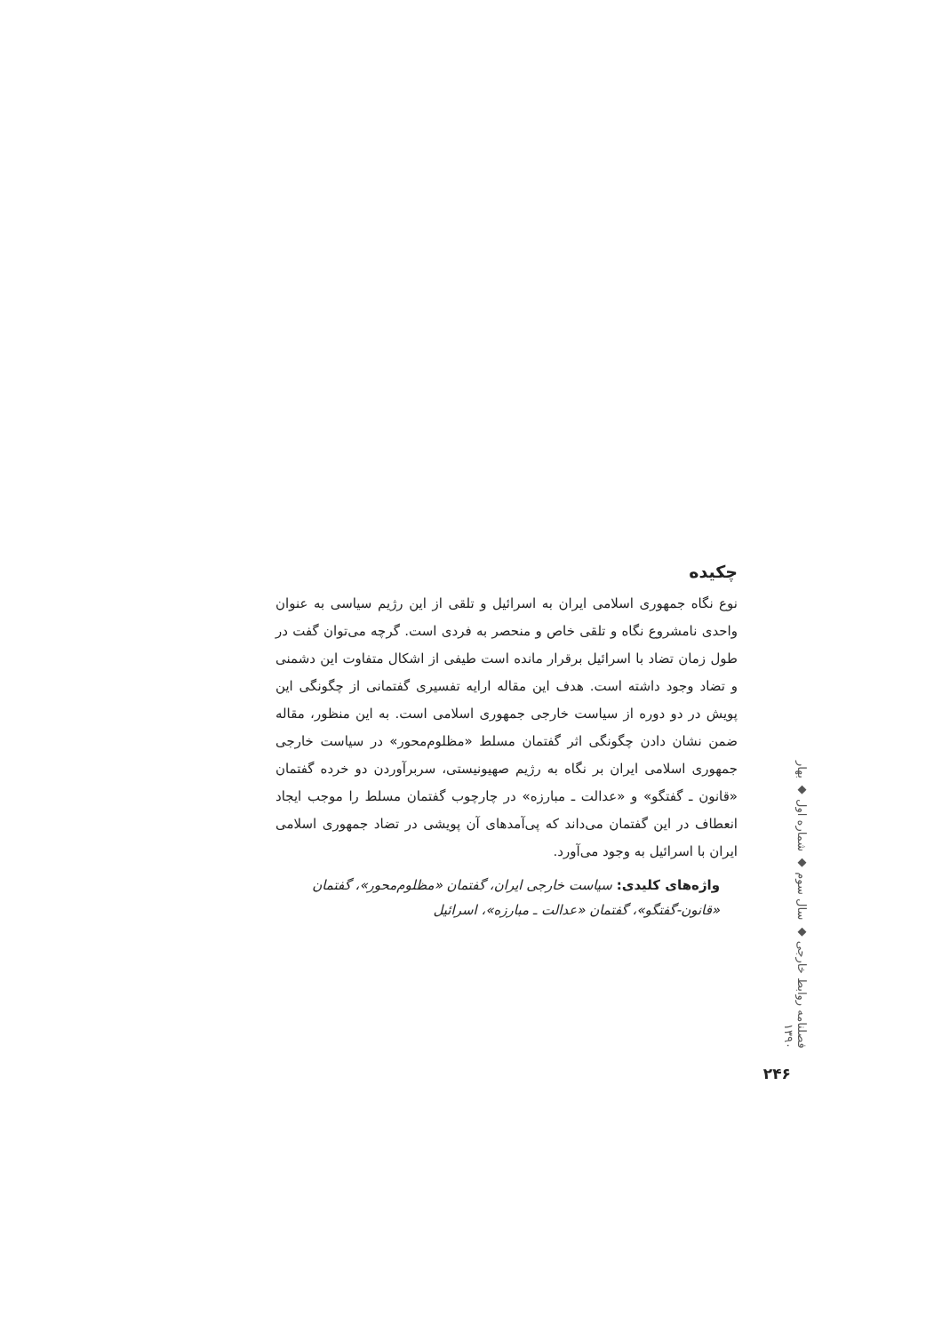چکیده
نوع نگاه جمهوری اسلامی ایران به اسرائیل و تلقی از این رژیم سیاسی به عنوان واحدی نامشروع نگاه و تلقی خاص و منحصر به فردی است. گرچه می‌توان گفت در طول زمان تضاد با اسرائیل برقرار مانده است طیفی از اشکال متفاوت این دشمنی و تضاد وجود داشته است. هدف این مقاله ارایه تفسیری گفتمانی از چگونگی این پویش در دو دوره از سیاست خارجی جمهوری اسلامی است. به این منظور، مقاله ضمن نشان دادن چگونگی اثر گفتمان مسلط «مظلوم‌محور» در سیاست خارجی جمهوری اسلامی ایران بر نگاه به رژیم صهیونیستی، سربرآوردن دو خرده گفتمان «قانون ـ گفتگو» و «عدالت ـ مبارزه» در چارچوب گفتمان مسلط را موجب ایجاد انعطاف در این گفتمان می‌داند که پی‌آمدهای آن پویشی در تضاد جمهوری اسلامی ایران با اسرائیل به وجود می‌آورد.
واژه‌های کلیدی: سیاست خارجی ایران، گفتمان «مظلوم‌محور»، گفتمان «قانون-گفتگو»، گفتمان «عدالت ـ مبارزه»، اسرائیل
فصلنامه روابط خارجی ◆ سال سوم ◆ شماره اول ◆ بهار ۱۳۹۰
۲۴۶